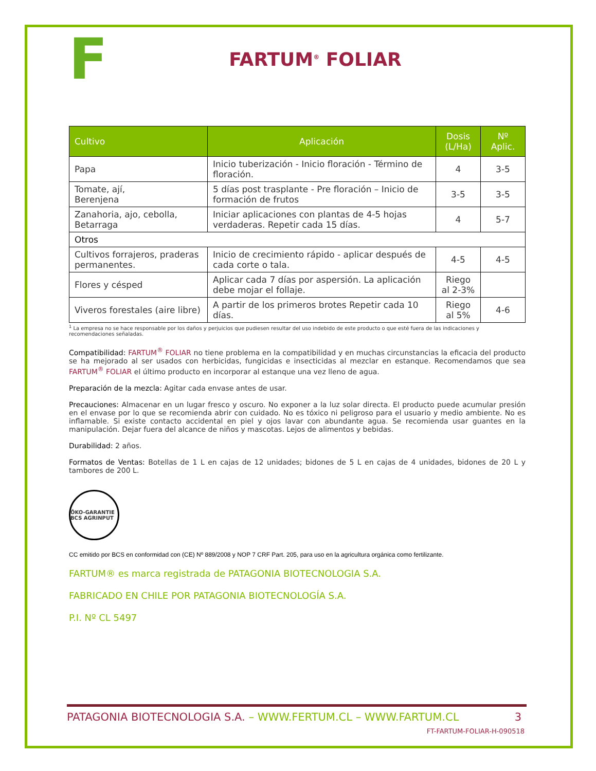F
FARTUM<sup>®</sup> FOLIAR
| Cultivo | Aplicación | Dosis (L/Ha) | Nº Aplic. |
| --- | --- | --- | --- |
| Papa | Inicio tuberización - Inicio floración - Término de floración. | 4 | 3-5 |
| Tomate, ají, Berenjena | 5 días post trasplante - Pre floración – Inicio de formación de frutos | 3-5 | 3-5 |
| Zanahoria, ajo, cebolla, Betarraga | Iniciar aplicaciones con plantas de 4-5 hojas verdaderas. Repetir cada 15 días. | 4 | 5-7 |
| Otros | | | |
| Cultivos forrajeros, praderas permanentes. | Inicio de crecimiento rápido - aplicar después de cada corte o tala. | 4-5 | 4-5 |
| Flores y césped | Aplicar cada 7 días por aspersión. La aplicación debe mojar el follaje. | Riego al 2-3% | |
| Viveros forestales (aire libre) | A partir de los primeros brotes Repetir cada 10 días. | Riego al 5% | 4-6 |
<sup>1</sup> La empresa no se hace responsable por los daños y perjuicios que pudiesen resultar del uso indebido de este producto o que esté fuera de las indicaciones y recomendaciones señaladas.
Compatibilidad: FARTUM<sup>®</sup> FOLIAR no tiene problema en la compatibilidad y en muchas circunstancias la eficacia del producto se ha mejorado al ser usados con herbicidas, fungicidas e insecticidas al mezclar en estanque. Recomendamos que sea FARTUM<sup>®</sup> FOLIAR el último producto en incorporar al estanque una vez lleno de agua.
Preparación de la mezcla: Agitar cada envase antes de usar.
Precauciones: Almacenar en un lugar fresco y oscuro. No exponer a la luz solar directa. El producto puede acumular presión en el envase por lo que se recomienda abrir con cuidado. No es tóxico ni peligroso para el usuario y medio ambiente. No es inflamable. Si existe contacto accidental en piel y ojos lavar con abundante agua. Se recomienda usar guantes en la manipulación. Dejar fuera del alcance de niños y mascotas. Lejos de alimentos y bebidas.
Durabilidad: 2 años.
Formatos de Ventas: Botellas de 1 L en cajas de 12 unidades; bidones de 5 L en cajas de 4 unidades, bidones de 20 L y tambores de 200 L.
ÖKO-GARANTIE BCS AGRINPUT
CC emitido por BCS en conformidad con (CE) Nº 889/2008 y NOP 7 CRF Part. 205, para uso en la agricultura orgánica como fertilizante.
FARTUM® es marca registrada de PATAGONIA BIOTECNOLOGIA S.A.
FABRICADO EN CHILE POR PATAGONIA BIOTECNOLOGÍA S.A.
P.I. Nº CL 5497
PATAGONIA BIOTECNOLOGIA S.A. – WWW.FERTUM.CL – WWW.FARTUM.CL 3
FT-FARTUM-FOLIAR-H-090518